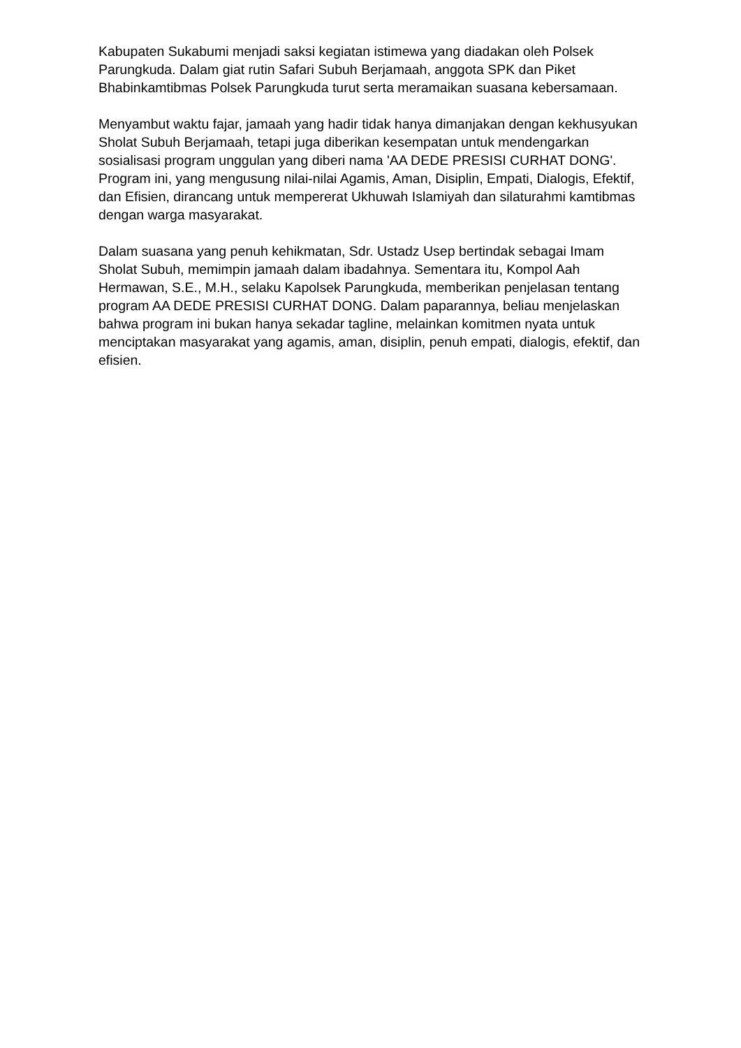Kabupaten Sukabumi menjadi saksi kegiatan istimewa yang diadakan oleh Polsek Parungkuda. Dalam giat rutin Safari Subuh Berjamaah, anggota SPK dan Piket Bhabinkamtibmas Polsek Parungkuda turut serta meramaikan suasana kebersamaan.
Menyambut waktu fajar, jamaah yang hadir tidak hanya dimanjakan dengan kekhusyukan Sholat Subuh Berjamaah, tetapi juga diberikan kesempatan untuk mendengarkan sosialisasi program unggulan yang diberi nama 'AA DEDE PRESISI CURHAT DONG'. Program ini, yang mengusung nilai-nilai Agamis, Aman, Disiplin, Empati, Dialogis, Efektif, dan Efisien, dirancang untuk mempererat Ukhuwah Islamiyah dan silaturahmi kamtibmas dengan warga masyarakat.
Dalam suasana yang penuh kehikmatan, Sdr. Ustadz Usep bertindak sebagai Imam Sholat Subuh, memimpin jamaah dalam ibadahnya. Sementara itu, Kompol Aah Hermawan, S.E., M.H., selaku Kapolsek Parungkuda, memberikan penjelasan tentang program AA DEDE PRESISI CURHAT DONG. Dalam paparannya, beliau menjelaskan bahwa program ini bukan hanya sekadar tagline, melainkan komitmen nyata untuk menciptakan masyarakat yang agamis, aman, disiplin, penuh empati, dialogis, efektif, dan efisien.